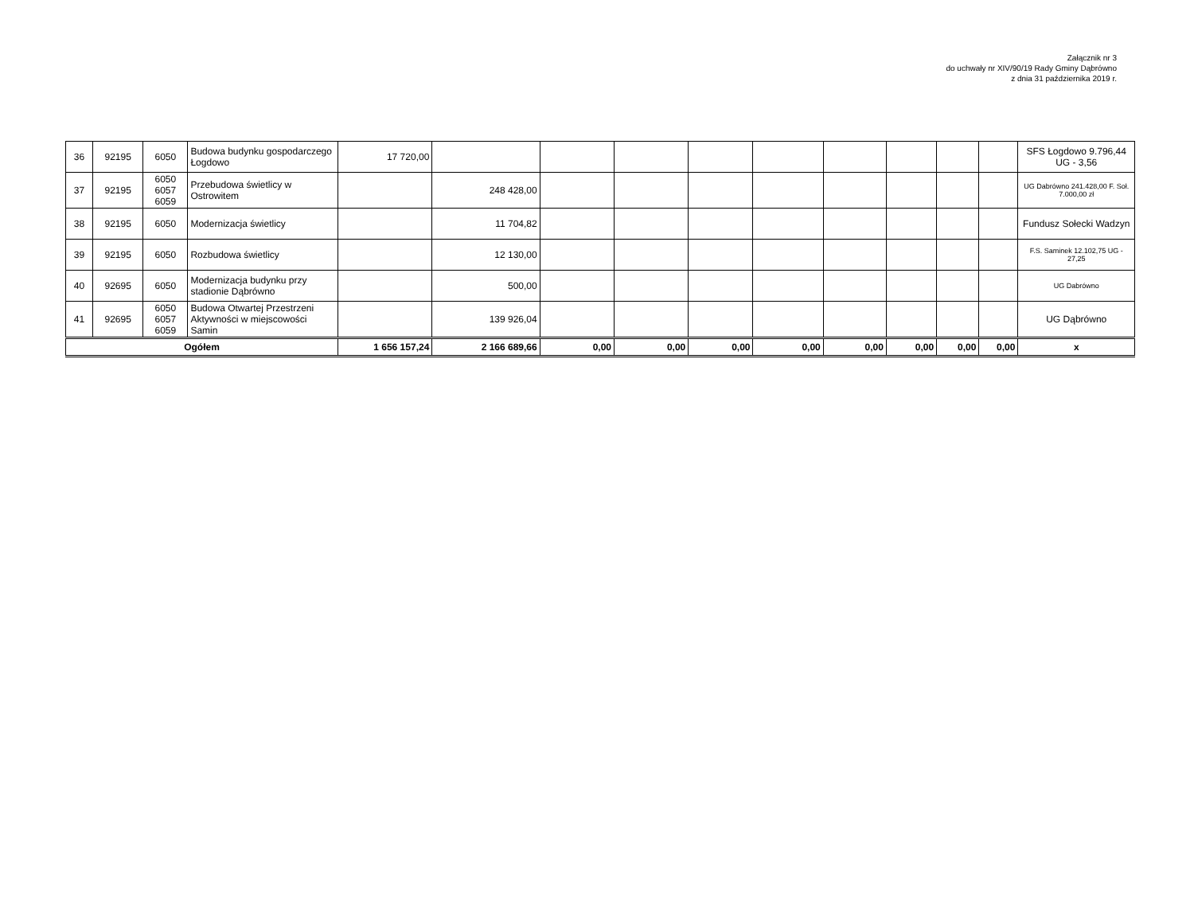Załącznik nr 3
do uchwały nr XIV/90/19 Rady Gminy Dąbrówno
z dnia 31 października 2019 r.
| 36 | 92195 | 6050 | Budowa budynku gospodarczego Łogdowo | 17 720,00 | | | | | | | | | | SFS Łogdowo 9.796,44 UG - 3,56 |
| 37 | 92195 | 6050 6057 6059 | Przebudowa świetlicy w Ostrowitem | | 248 428,00 | | | | | | | | | UG Dabrówno 241.428,00 F. Soł. 7.000,00 zł |
| 38 | 92195 | 6050 | Modernizacja świetlicy | | 11 704,82 | | | | | | | | | Fundusz Sołecki Wadzyn |
| 39 | 92195 | 6050 | Rozbudowa świetlicy | | 12 130,00 | | | | | | | | | F.S. Saminek 12.102,75 UG - 27,25 |
| 40 | 92695 | 6050 | Modernizacja budynku przy stadionie Dąbrówno | | 500,00 | | | | | | | | | UG Dabrówno |
| 41 | 92695 | 6050 6057 6059 | Budowa Otwartej Przestrzeni Aktywności w miejscowości Samin | | 139 926,04 | | | | | | | | | UG Dąbrówno |
| Ogółem | | | | 1 656 157,24 | 2 166 689,66 | 0,00 | 0,00 | 0,00 | 0,00 | 0,00 | 0,00 | 0,00 | 0,00 | x |